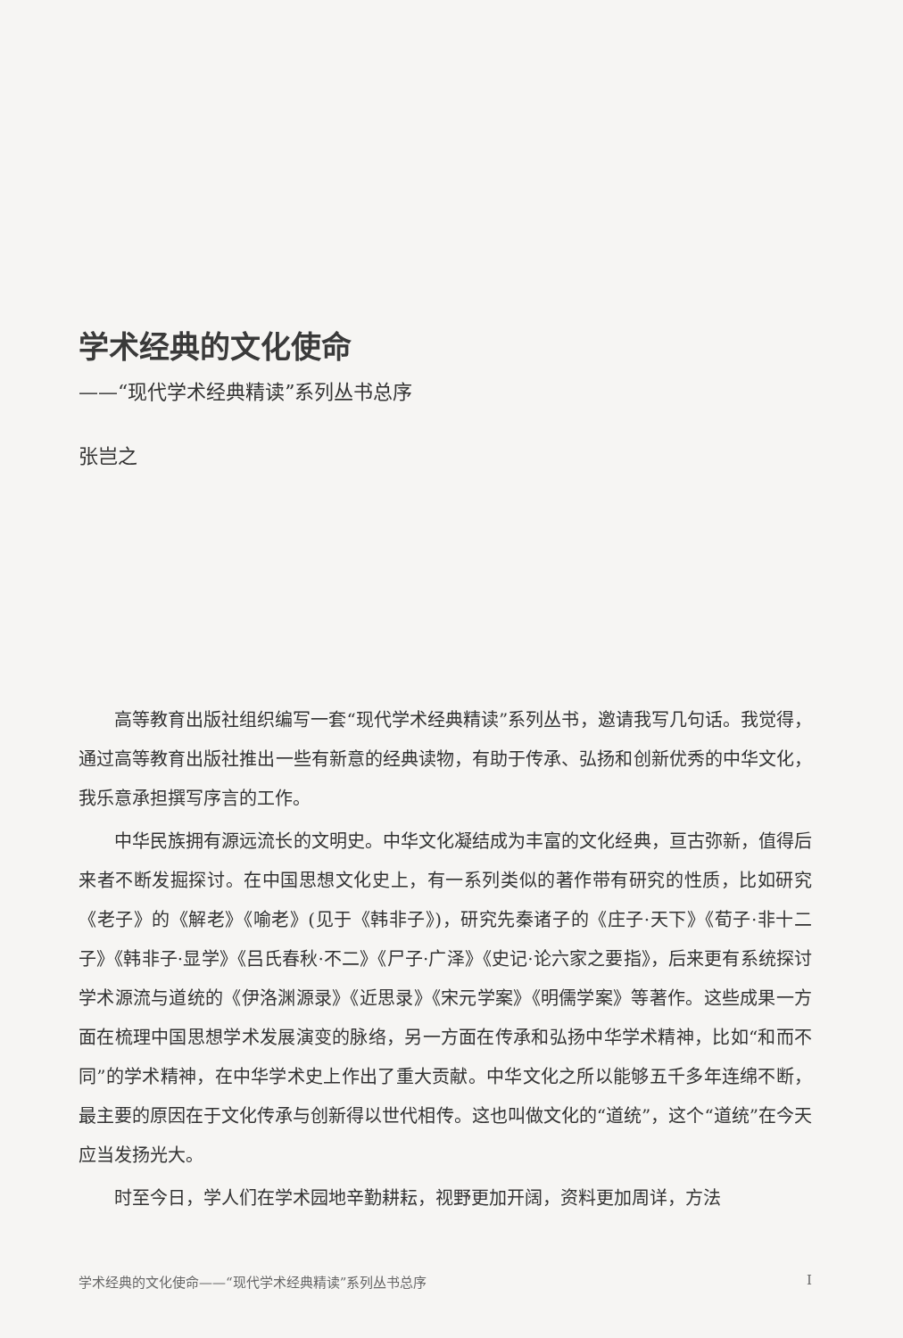学术经典的文化使命
——“现代学术经典精读”系列丛书总序
张岂之
高等教育出版社组织编写一套“现代学术经典精读”系列丛书，邀请我写几句话。我觉得，通过高等教育出版社推出一些有新意的经典读物，有助于传承、弘扬和创新优秀的中华文化，我乐意承担撰写序言的工作。
中华民族拥有源远流长的文明史。中华文化凝结成为丰富的文化经典，亘古弥新，值得后来者不断发掘探讨。在中国思想文化史上，有一系列类似的著作带有研究的性质，比如研究《老子》的《解老》《喻老》(见于《韩非子》)，研究先秦诸子的《庄子·天下》《荀子·非十二子》《韩非子·显学》《吕氏春秋·不二》《尸子·广泽》《史记·论六家之要指》，后来更有系统探讨学术源流与道统的《伊洛渊源录》《近思录》《宋元学案》《明儒学案》等著作。这些成果一方面在梳理中国思想学术发展演变的脉络，另一方面在传承和弘扬中华学术精神，比如“和而不同”的学术精神，在中华学术史上作出了重大贡献。中华文化之所以能够五千多年连绵不断，最主要的原因在于文化传承与创新得以世代相传。这也叫做文化的“道统”，这个“道统”在今天应当发扬光大。
时至今日，学人们在学术园地辛勤耕耘，视野更加开阔，资料更加周详，方法
学术经典的文化使命——“现代学术经典精读”系列丛书总序 I